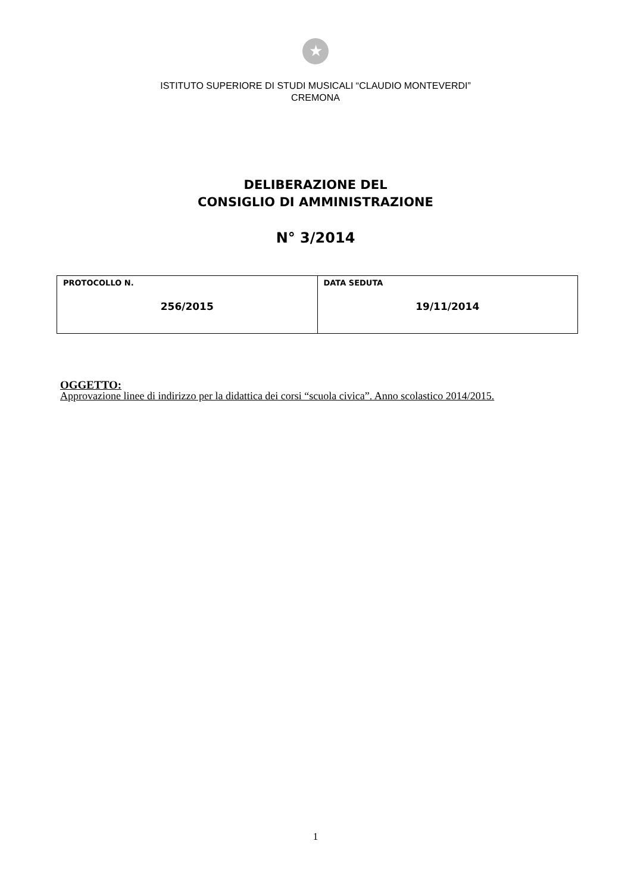★
ISTITUTO SUPERIORE DI STUDI MUSICALI “CLAUDIO MONTEVERDI”
CREMONA
DELIBERAZIONE DEL
CONSIGLIO DI AMMINISTRAZIONE
N° 3/2014
| PROTOCOLLO N. 256/2015 | DATA SEDUTA 19/11/2014 |
OGGETTO:
Approvazione linee di indirizzo per la didattica dei corsi “scuola civica”. Anno scolastico 2014/2015.
1